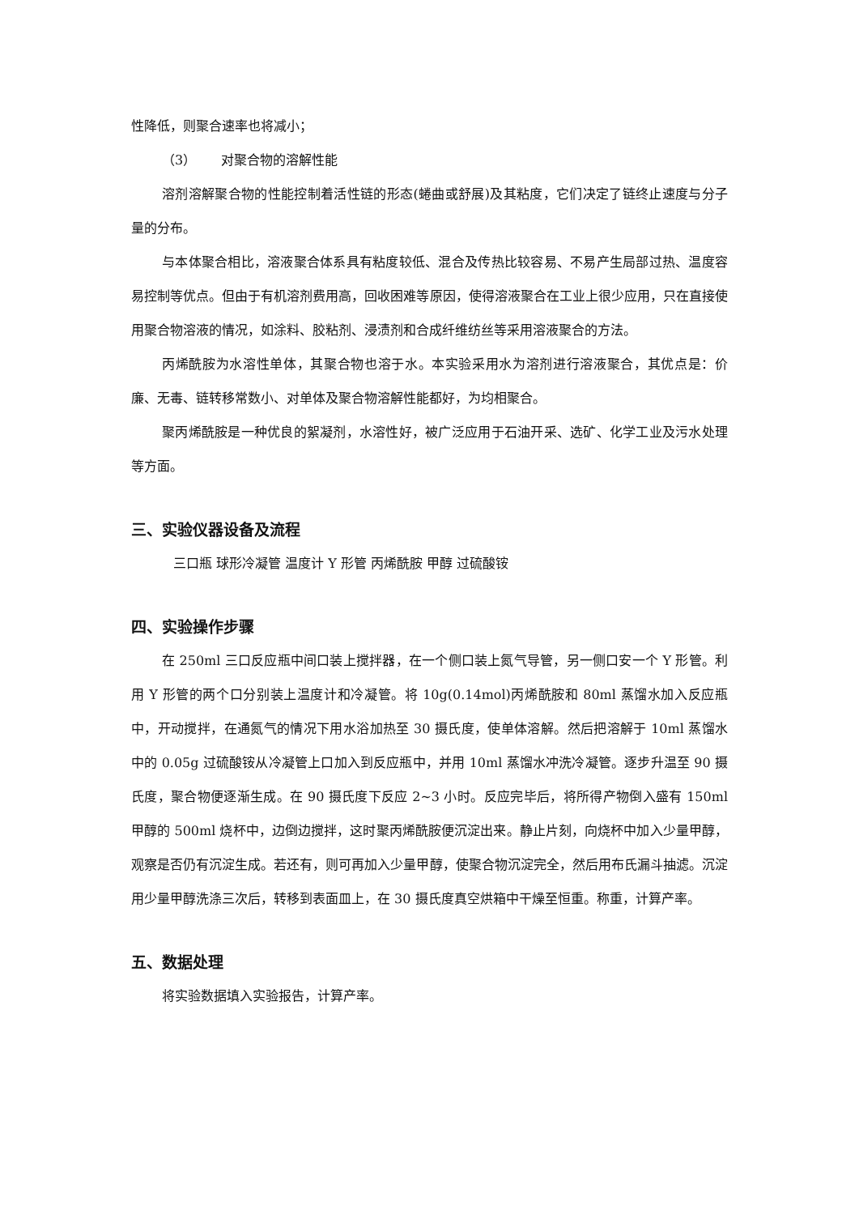性降低，则聚合速率也将减小；
（3） 对聚合物的溶解性能
溶剂溶解聚合物的性能控制着活性链的形态(蜷曲或舒展)及其粘度，它们决定了链终止速度与分子量的分布。
与本体聚合相比，溶液聚合体系具有粘度较低、混合及传热比较容易、不易产生局部过热、温度容易控制等优点。但由于有机溶剂费用高，回收困难等原因，使得溶液聚合在工业上很少应用，只在直接使用聚合物溶液的情况，如涂料、胶粘剂、浸渍剂和合成纤维纺丝等采用溶液聚合的方法。
丙烯酰胺为水溶性单体，其聚合物也溶于水。本实验采用水为溶剂进行溶液聚合，其优点是：价廉、无毒、链转移常数小、对单体及聚合物溶解性能都好，为均相聚合。
聚丙烯酰胺是一种优良的絮凝剂，水溶性好，被广泛应用于石油开采、选矿、化学工业及污水处理等方面。
三、实验仪器设备及流程
三口瓶 球形冷凝管 温度计 Y 形管 丙烯酰胺 甲醇 过硫酸铵
四、实验操作步骤
在 250ml 三口反应瓶中间口装上搅拌器，在一个侧口装上氮气导管，另一侧口安一个 Y 形管。利用 Y 形管的两个口分别装上温度计和冷凝管。将 10g(0.14mol)丙烯酰胺和 80ml 蒸馏水加入反应瓶中，开动搅拌，在通氮气的情况下用水浴加热至 30 摄氏度，使单体溶解。然后把溶解于 10ml 蒸馏水中的 0.05g 过硫酸铵从冷凝管上口加入到反应瓶中，并用 10ml 蒸馏水冲洗冷凝管。逐步升温至 90 摄氏度，聚合物便逐渐生成。在 90 摄氏度下反应 2~3 小时。反应完毕后，将所得产物倒入盛有 150ml 甲醇的 500ml 烧杯中，边倒边搅拌，这时聚丙烯酰胺便沉淀出来。静止片刻，向烧杯中加入少量甲醇，观察是否仍有沉淀生成。若还有，则可再加入少量甲醇，使聚合物沉淀完全，然后用布氏漏斗抽滤。沉淀用少量甲醇洗涤三次后，转移到表面皿上，在 30 摄氏度真空烘箱中干燥至恒重。称重，计算产率。
五、数据处理
将实验数据填入实验报告，计算产率。